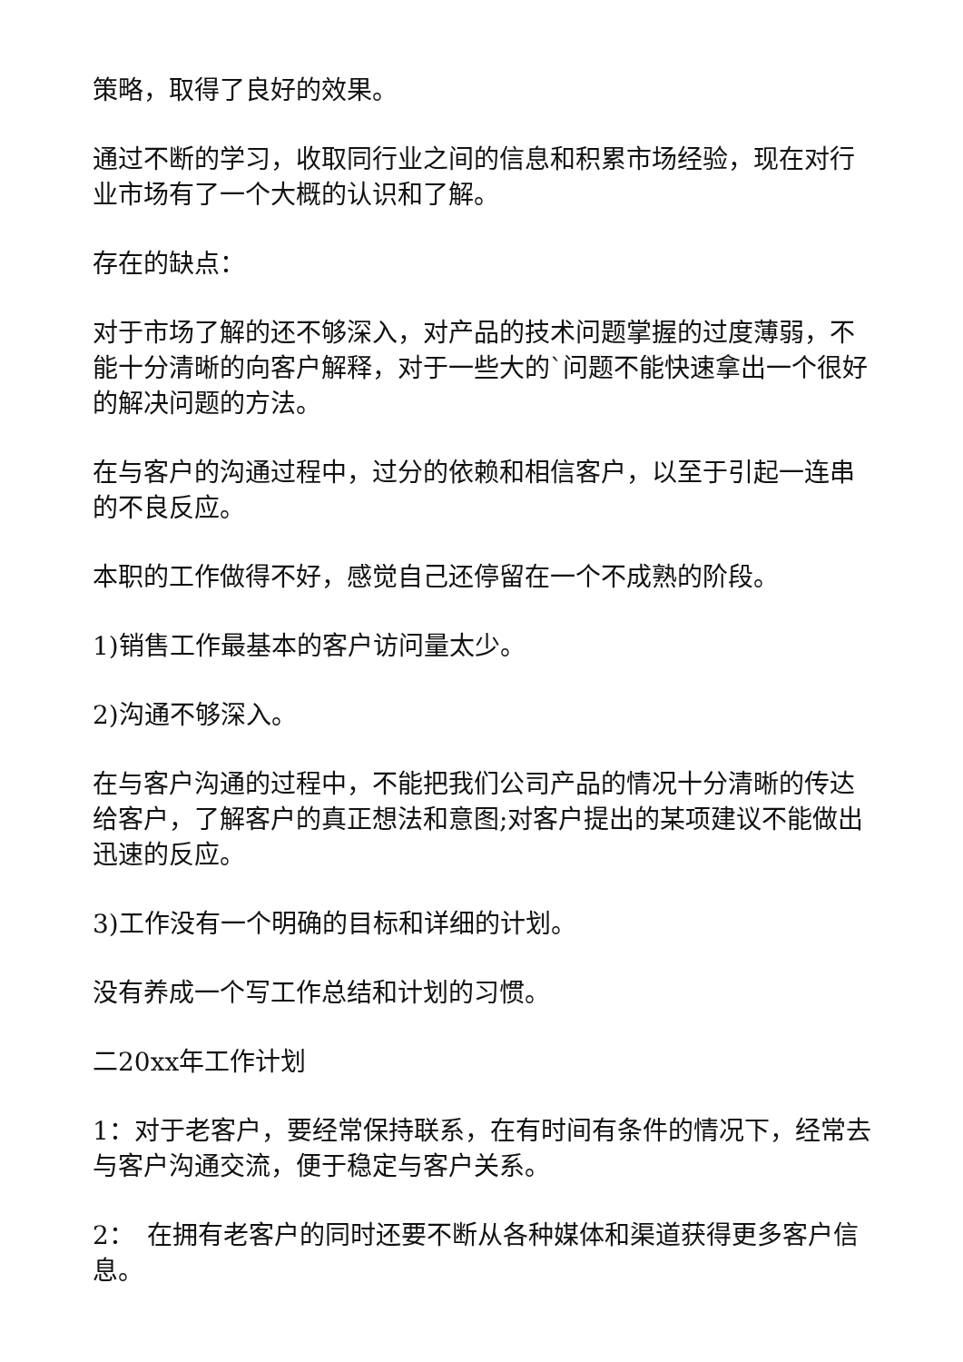策略，取得了良好的效果。
通过不断的学习，收取同行业之间的信息和积累市场经验，现在对行业市场有了一个大概的认识和了解。
存在的缺点：
对于市场了解的还不够深入，对产品的技术问题掌握的过度薄弱，不能十分清晰的向客户解释，对于一些大的`问题不能快速拿出一个很好的解决问题的方法。
在与客户的沟通过程中，过分的依赖和相信客户，以至于引起一连串的不良反应。
本职的工作做得不好，感觉自己还停留在一个不成熟的阶段。
1)销售工作最基本的客户访问量太少。
2)沟通不够深入。
在与客户沟通的过程中，不能把我们公司产品的情况十分清晰的传达给客户，了解客户的真正想法和意图;对客户提出的某项建议不能做出迅速的反应。
3)工作没有一个明确的目标和详细的计划。
没有养成一个写工作总结和计划的习惯。
二20xx年工作计划
1：对于老客户，要经常保持联系，在有时间有条件的情况下，经常去与客户沟通交流，便于稳定与客户关系。
2：　在拥有老客户的同时还要不断从各种媒体和渠道获得更多客户信息。